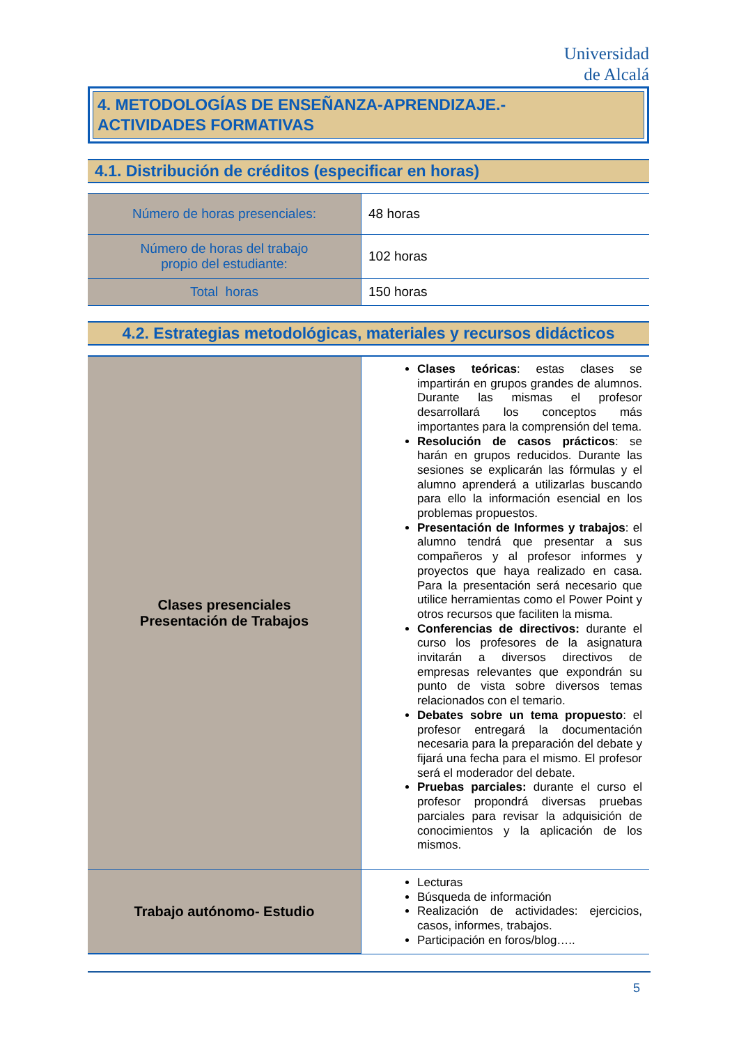Universidad
de Alcalá
4. METODOLOGÍAS DE ENSEÑANZA-APRENDIZAJE.-
ACTIVIDADES FORMATIVAS
4.1. Distribución de créditos (especificar en horas)
| Número de horas presenciales: | 48 horas |
| Número de horas del trabajo propio del estudiante: | 102 horas |
| Total horas | 150 horas |
4.2. Estrategias metodológicas, materiales y recursos didácticos
| Clases presenciales Presentación de Trabajos | Clases teóricas : estas clases se impartirán en grupos grandes de alumnos. Durante las mismas el profesor desarrollará los conceptos más importantes para la comprensión del tema. Resolución de casos prácticos : se harán en grupos reducidos. Durante las sesiones se explicarán las fórmulas y el alumno aprenderá a utilizarlas buscando para ello la información esencial en los problemas propuestos. Presentación de Informes y trabajos : el alumno tendrá que presentar a sus compañeros y al profesor informes y proyectos que haya realizado en casa. Para la presentación será necesario que utilice herramientas como el Power Point y otros recursos que faciliten la misma. Conferencias de directivos: durante el curso los profesores de la asignatura invitarán a diversos directivos de empresas relevantes que expondrán su punto de vista sobre diversos temas relacionados con el temario. Debates sobre un tema propuesto : el profesor entregará la documentación necesaria para la preparación del debate y fijará una fecha para el mismo. El profesor será el moderador del debate. Pruebas parciales: durante el curso el profesor propondrá diversas pruebas parciales para revisar la adquisición de conocimientos y la aplicación de los mismos. |
| Trabajo autónomo- Estudio | Lecturas Búsqueda de información Realización de actividades: ejercicios, casos, informes, trabajos. Participación en foros/blog….. |
5